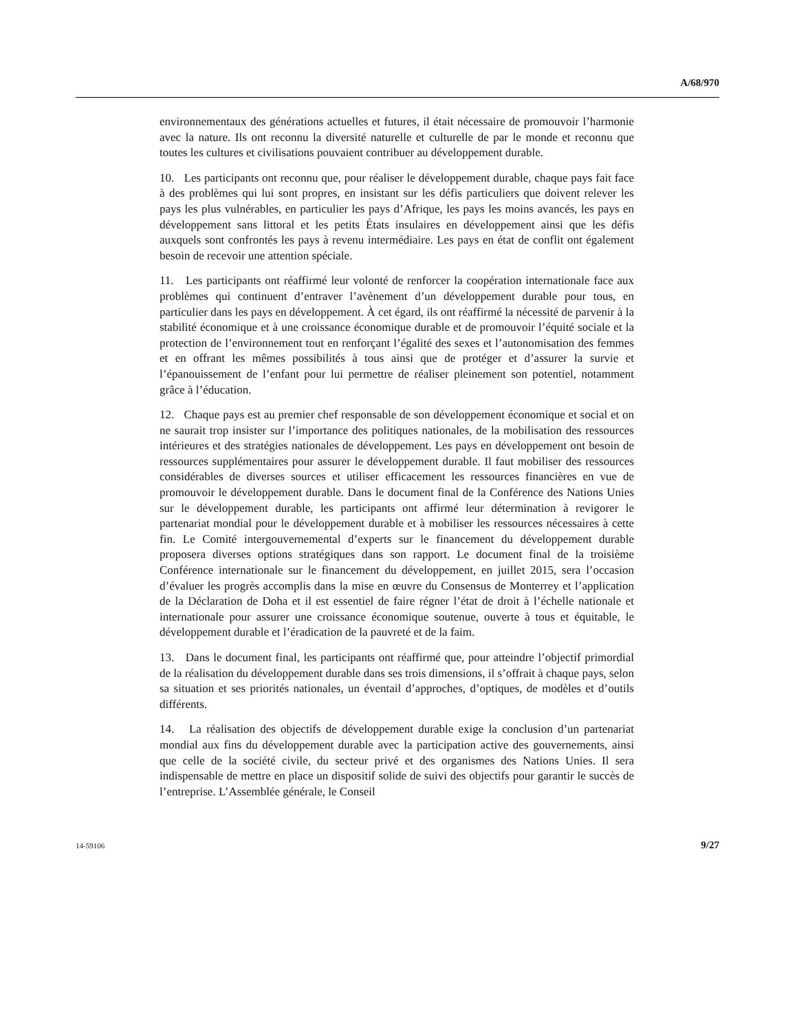A/68/970
environnementaux des générations actuelles et futures, il était nécessaire de promouvoir l’harmonie avec la nature. Ils ont reconnu la diversité naturelle et culturelle de par le monde et reconnu que toutes les cultures et civilisations pouvaient contribuer au développement durable.
10. Les participants ont reconnu que, pour réaliser le développement durable, chaque pays fait face à des problèmes qui lui sont propres, en insistant sur les défis particuliers que doivent relever les pays les plus vulnérables, en particulier les pays d’Afrique, les pays les moins avancés, les pays en développement sans littoral et les petits États insulaires en développement ainsi que les défis auxquels sont confrontés les pays à revenu intermédiaire. Les pays en état de conflit ont également besoin de recevoir une attention spéciale.
11. Les participants ont réaffirmé leur volonté de renforcer la coopération internationale face aux problèmes qui continuent d’entraver l’avènement d’un développement durable pour tous, en particulier dans les pays en développement. À cet égard, ils ont réaffirmé la nécessité de parvenir à la stabilité économique et à une croissance économique durable et de promouvoir l’équité sociale et la protection de l’environnement tout en renforçant l’égalité des sexes et l’autonomisation des femmes et en offrant les mêmes possibilités à tous ainsi que de protéger et d’assurer la survie et l’épanouissement de l’enfant pour lui permettre de réaliser pleinement son potentiel, notamment grâce à l’éducation.
12. Chaque pays est au premier chef responsable de son développement économique et social et on ne saurait trop insister sur l’importance des politiques nationales, de la mobilisation des ressources intérieures et des stratégies nationales de développement. Les pays en développement ont besoin de ressources supplémentaires pour assurer le développement durable. Il faut mobiliser des ressources considérables de diverses sources et utiliser efficacement les ressources financières en vue de promouvoir le développement durable. Dans le document final de la Conférence des Nations Unies sur le développement durable, les participants ont affirmé leur détermination à revigorer le partenariat mondial pour le développement durable et à mobiliser les ressources nécessaires à cette fin. Le Comité intergouvernemental d’experts sur le financement du développement durable proposera diverses options stratégiques dans son rapport. Le document final de la troisième Conférence internationale sur le financement du développement, en juillet 2015, sera l’occasion d’évaluer les progrès accomplis dans la mise en œuvre du Consensus de Monterrey et l’application de la Déclaration de Doha et il est essentiel de faire régner l’état de droit à l’échelle nationale et internationale pour assurer une croissance économique soutenue, ouverte à tous et équitable, le développement durable et l’éradication de la pauvreté et de la faim.
13. Dans le document final, les participants ont réaffirmé que, pour atteindre l’objectif primordial de la réalisation du développement durable dans ses trois dimensions, il s’offrait à chaque pays, selon sa situation et ses priorités nationales, un éventail d’approches, d’optiques, de modèles et d’outils différents.
14. La réalisation des objectifs de développement durable exige la conclusion d’un partenariat mondial aux fins du développement durable avec la participation active des gouvernements, ainsi que celle de la société civile, du secteur privé et des organismes des Nations Unies. Il sera indispensable de mettre en place un dispositif solide de suivi des objectifs pour garantir le succès de l’entreprise. L’Assemblée générale, le Conseil
14-59106 9/27